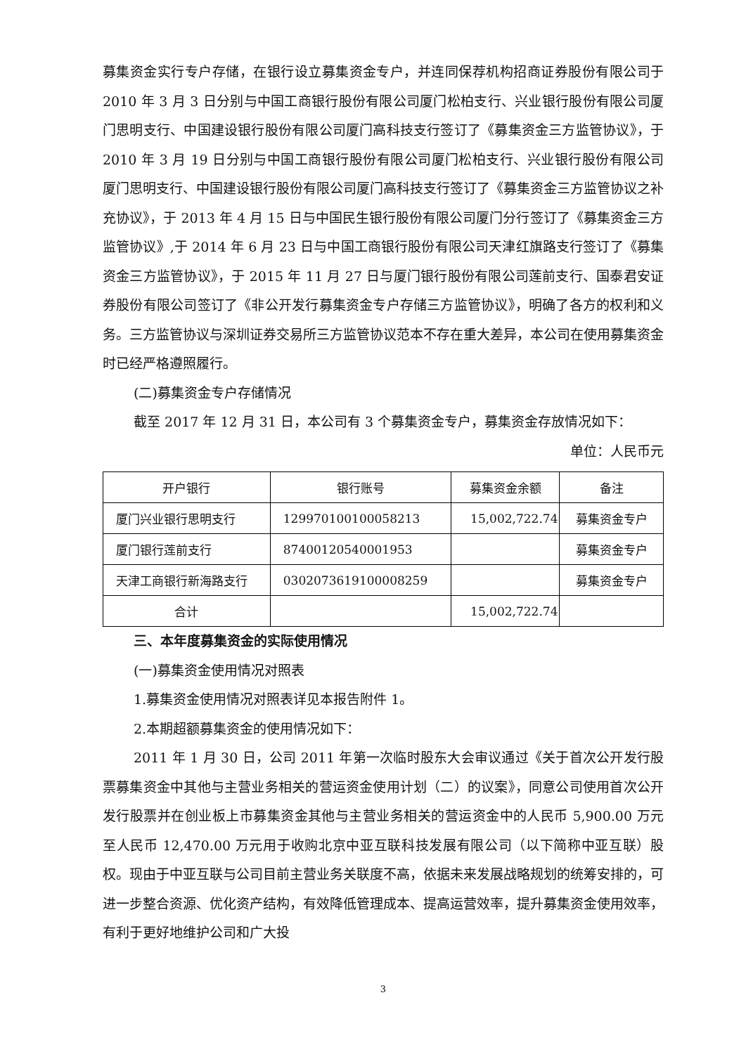募集资金实行专户存储，在银行设立募集资金专户，并连同保荐机构招商证券股份有限公司于 2010 年 3 月 3 日分别与中国工商银行股份有限公司厦门松柏支行、兴业银行股份有限公司厦门思明支行、中国建设银行股份有限公司厦门高科技支行签订了《募集资金三方监管协议》，于 2010 年 3 月 19 日分别与中国工商银行股份有限公司厦门松柏支行、兴业银行股份有限公司厦门思明支行、中国建设银行股份有限公司厦门高科技支行签订了《募集资金三方监管协议之补充协议》，于 2013 年 4 月 15 日与中国民生银行股份有限公司厦门分行签订了《募集资金三方监管协议》,于 2014 年 6 月 23 日与中国工商银行股份有限公司天津红旗路支行签订了《募集资金三方监管协议》，于 2015 年 11 月 27 日与厦门银行股份有限公司莲前支行、国泰君安证券股份有限公司签订了《非公开发行募集资金专户存储三方监管协议》，明确了各方的权利和义务。三方监管协议与深圳证券交易所三方监管协议范本不存在重大差异，本公司在使用募集资金时已经严格遵照履行。
(二)募集资金专户存储情况
截至 2017 年 12 月 31 日，本公司有 3 个募集资金专户，募集资金存放情况如下：
单位：人民币元
| 开户银行 | 银行账号 | 募集资金余额 | 备注 |
| 厦门兴业银行思明支行 | 129970100100058213 | 15,002,722.74 | 募集资金专户 |
| 厦门银行莲前支行 | 87400120540001953 | | 募集资金专户 |
| 天津工商银行新海路支行 | 0302073619100008259 | | 募集资金专户 |
| 合计 | | 15,002,722.74 | |
三、本年度募集资金的实际使用情况
(一)募集资金使用情况对照表
1.募集资金使用情况对照表详见本报告附件 1。
2.本期超额募集资金的使用情况如下：
2011 年 1 月 30 日，公司 2011 年第一次临时股东大会审议通过《关于首次公开发行股票募集资金中其他与主营业务相关的营运资金使用计划（二）的议案》，同意公司使用首次公开发行股票并在创业板上市募集资金其他与主营业务相关的营运资金中的人民币 5,900.00 万元至人民币 12,470.00 万元用于收购北京中亚互联科技发展有限公司（以下简称中亚互联）股权。现由于中亚互联与公司目前主营业务关联度不高，依据未来发展战略规划的统筹安排的，可进一步整合资源、优化资产结构，有效降低管理成本、提高运营效率，提升募集资金使用效率，有利于更好地维护公司和广大投
3